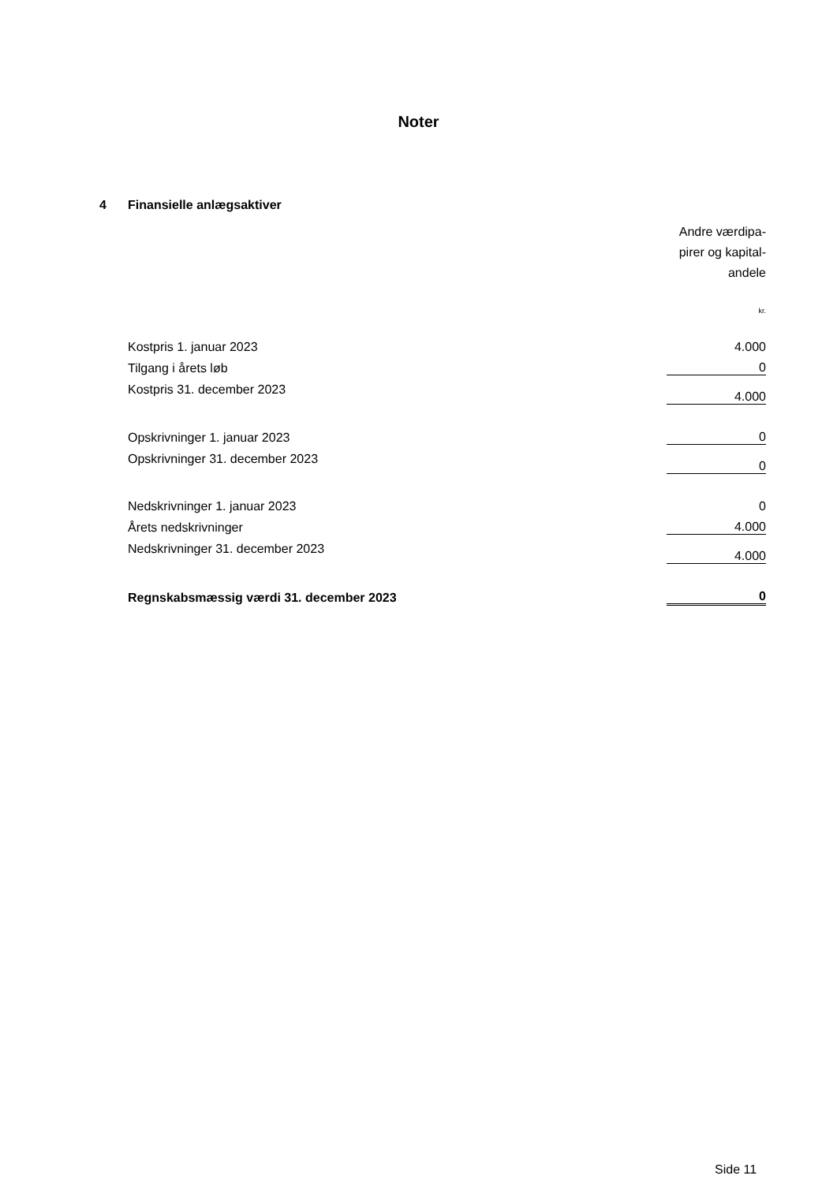Noter
4 Finansielle anlægsaktiver
| | Andre værdipa- pirer og kapital- andele |
| | kr. |
| Kostpris 1. januar 2023 | 4.000 |
| Tilgang i årets løb | 0 |
| Kostpris 31. december 2023 | 4.000 |
| Opskrivninger 1. januar 2023 | 0 |
| Opskrivninger 31. december 2023 | 0 |
| Nedskrivninger 1. januar 2023 | 0 |
| Årets nedskrivninger | 4.000 |
| Nedskrivninger 31. december 2023 | 4.000 |
| Regnskabsmæssig værdi 31. december 2023 | 0 |
Side 11